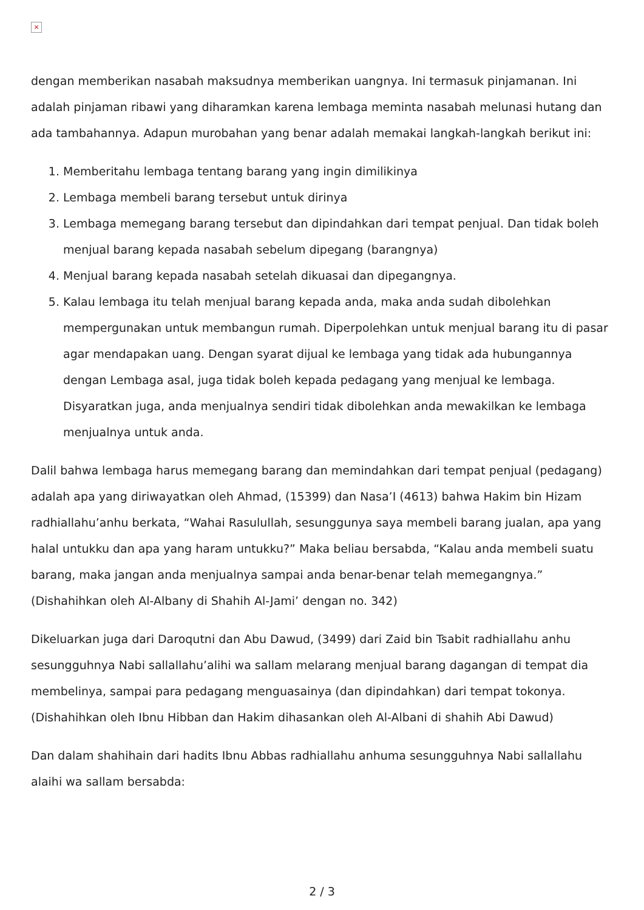×
dengan memberikan nasabah maksudnya memberikan uangnya. Ini termasuk pinjamanan. Ini adalah pinjaman ribawi yang diharamkan karena lembaga meminta nasabah melunasi hutang dan ada tambahannya. Adapun murobahan yang benar adalah memakai langkah-langkah berikut ini:
1. Memberitahu lembaga tentang barang yang ingin dimilikinya
2. Lembaga membeli barang tersebut untuk dirinya
3. Lembaga memegang barang tersebut dan dipindahkan dari tempat penjual. Dan tidak boleh menjual barang kepada nasabah sebelum dipegang (barangnya)
4. Menjual barang kepada nasabah setelah dikuasai dan dipegangnya.
5. Kalau lembaga itu telah menjual barang kepada anda, maka anda sudah dibolehkan mempergunakan untuk membangun rumah. Diperpolehkan untuk menjual barang itu di pasar agar mendapakan uang. Dengan syarat dijual ke lembaga yang tidak ada hubungannya dengan Lembaga asal, juga tidak boleh kepada pedagang yang menjual ke lembaga. Disyaratkan juga, anda menjualnya sendiri tidak dibolehkan anda mewakilkan ke lembaga menjualnya untuk anda.
Dalil bahwa lembaga harus memegang barang dan memindahkan dari tempat penjual (pedagang) adalah apa yang diriwayatkan oleh Ahmad, (15399) dan Nasa’I (4613) bahwa Hakim bin Hizam radhiallahu’anhu berkata, “Wahai Rasulullah, sesunggunya saya membeli barang jualan, apa yang halal untukku dan apa yang haram untukku?” Maka beliau bersabda, “Kalau anda membeli suatu barang, maka jangan anda menjualnya sampai anda benar-benar telah memegangnya.”
(Dishahihkan oleh Al-Albany di Shahih Al-Jami’ dengan no. 342)
Dikeluarkan juga dari Daroqutni dan Abu Dawud, (3499) dari Zaid bin Tsabit radhiallahu anhu sesungguhnya Nabi sallallahu’alihi wa sallam melarang menjual barang dagangan di tempat dia membelinya, sampai para pedagang menguasainya (dan dipindahkan) dari tempat tokonya.
(Dishahihkan oleh Ibnu Hibban dan Hakim dihasankan oleh Al-Albani di shahih Abi Dawud)
Dan dalam shahihain dari hadits Ibnu Abbas radhiallahu anhuma sesungguhnya Nabi sallallahu alaihi wa sallam bersabda:
2 / 3